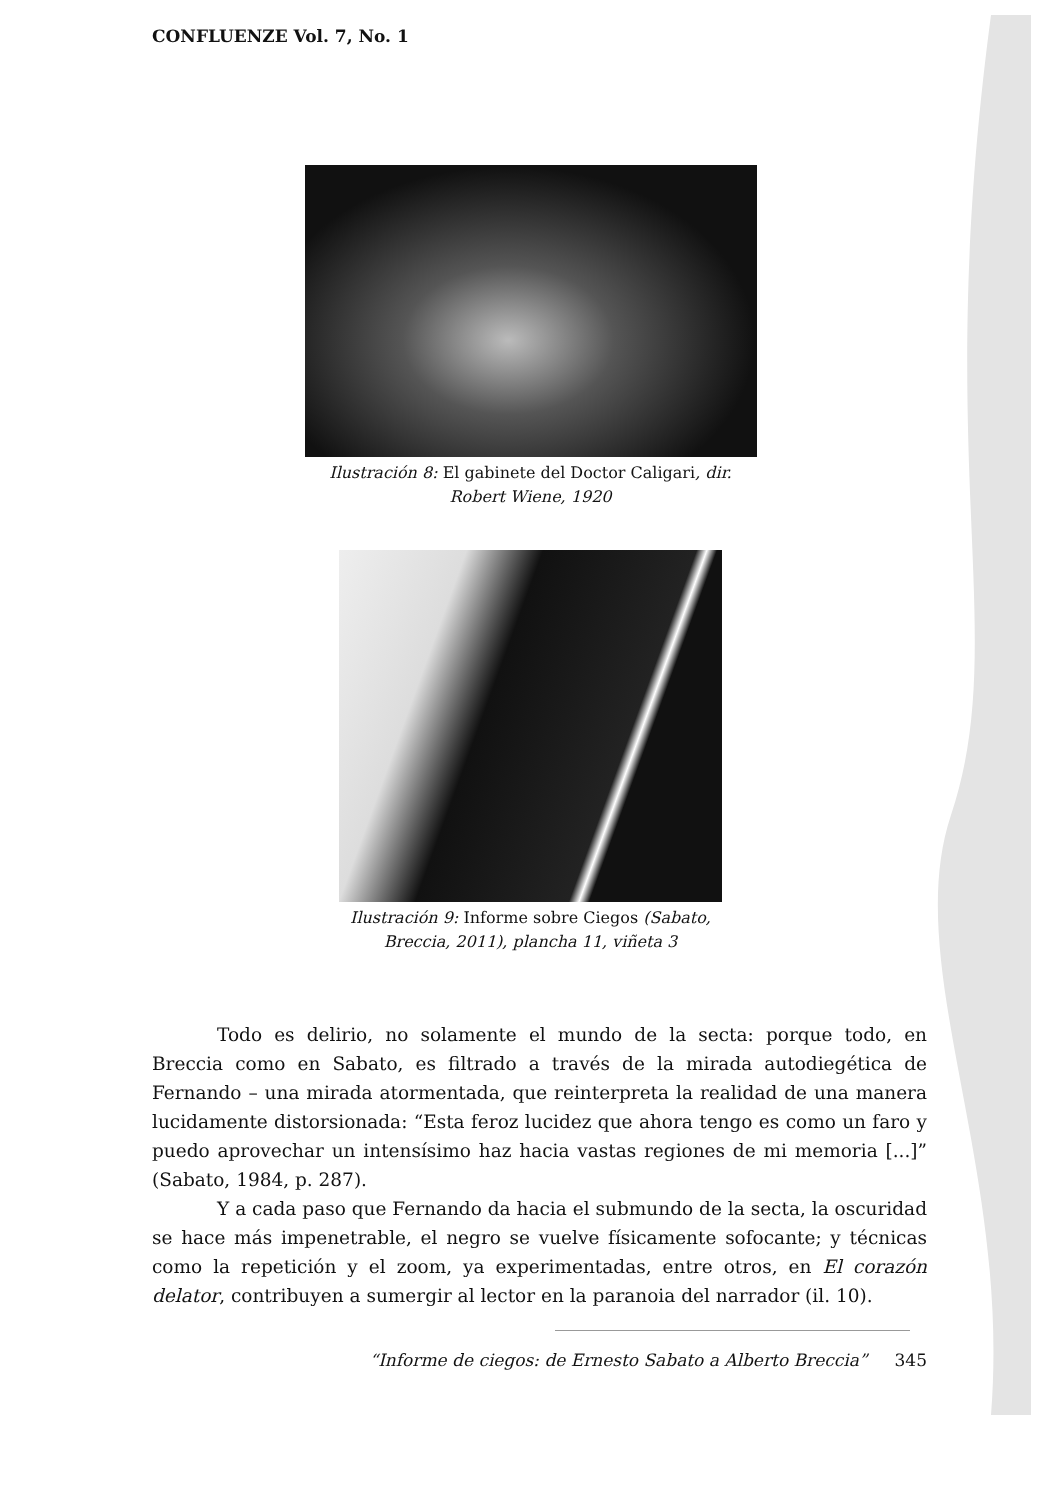CONFLUENZE Vol. 7, No. 1
Ilustración 8: El gabinete del Doctor Caligari, dir.
Robert Wiene, 1920
Ilustración 9: Informe sobre Ciegos (Sabato,
Breccia, 2011), plancha 11, viñeta 3
Todo es delirio, no solamente el mundo de la secta: porque todo, en Breccia como en Sabato, es filtrado a través de la mirada autodiegética de Fernando – una mirada atormentada, que reinterpreta la realidad de una manera lucidamente distorsionada: “Esta feroz lucidez que ahora tengo es como un faro y puedo aprovechar un intensísimo haz hacia vastas regiones de mi memoria [...]” (Sabato, 1984, p. 287).
Y a cada paso que Fernando da hacia el submundo de la secta, la oscuridad se hace más impenetrable, el negro se vuelve físicamente sofocante; y técnicas como la repetición y el zoom, ya experimentadas, entre otros, en El corazón delator, contribuyen a sumergir al lector en la paranoia del narrador (il. 10).
“Informe de ciegos: de Ernesto Sabato a Alberto Breccia” 345